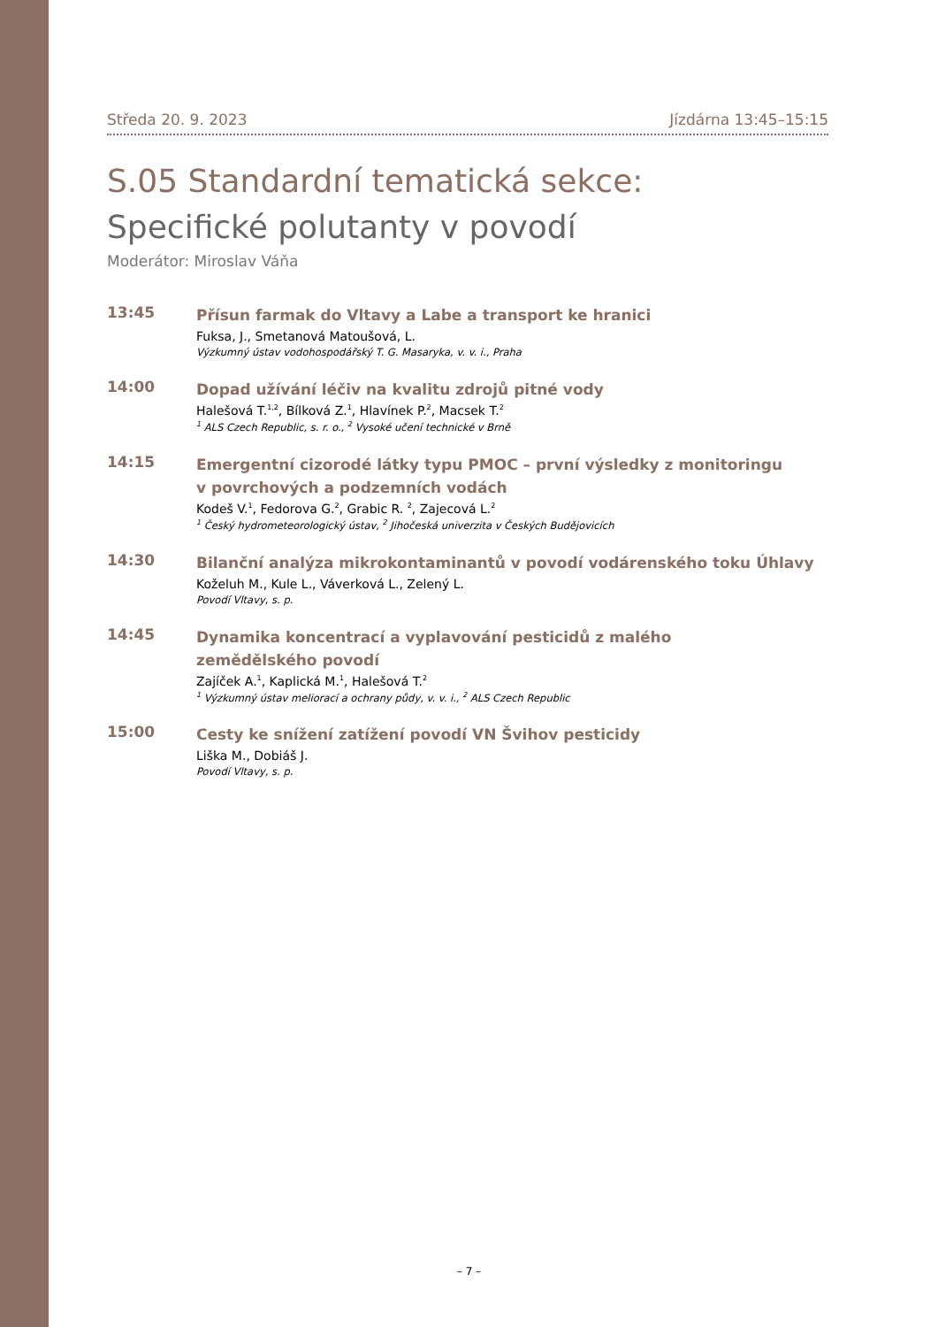Středa 20. 9. 2023 Jízdárna 13:45–15:15
S.05 Standardní tematická sekce:
Specifické polutanty v povodí
Moderátor: Miroslav Váňa
13:45
Přísun farmak do Vltavy a Labe a transport ke hranici
Fuksa, J., Smetanová Matoušová, L.
Výzkumný ústav vodohospodářský T. G. Masaryka, v. v. i., Praha
14:00
Dopad užívání léčiv na kvalitu zdrojů pitné vody
Halešová T.<sup>1,2</sup>, Bílková Z.<sup>1</sup>, Hlavínek P.<sup>2</sup>, Macsek T.<sup>2</sup>
<sup>1</sup> ALS Czech Republic, s. r. o., <sup>2</sup> Vysoké učení technické v Brně
14:15
Emergentní cizorodé látky typu PMOC – první výsledky z monitoringu
v povrchových a podzemních vodách
Kodeš V.<sup>1</sup>, Fedorova G.<sup>2</sup>, Grabic R. <sup>2</sup>, Zajecová L.<sup>2</sup>
<sup>1</sup> Český hydrometeorologický ústav, <sup>2</sup> Jihočeská univerzita v Českých Budějovicích
14:30
Bilanční analýza mikrokontaminantů v povodí vodárenského toku Úhlavy
Koželuh M., Kule L., Váverková L., Zelený L.
Povodí Vltavy, s. p.
14:45
Dynamika koncentrací a vyplavování pesticidů z malého
zemědělského povodí
Zajíček A.<sup>1</sup>, Kaplická M.<sup>1</sup>, Halešová T.<sup>2</sup>
<sup>1</sup> Výzkumný ústav meliorací a ochrany půdy, v. v. i., <sup>2</sup> ALS Czech Republic
15:00
Cesty ke snížení zatížení povodí VN Švihov pesticidy
Liška M., Dobiáš J.
Povodí Vltavy, s. p.
– 7 –